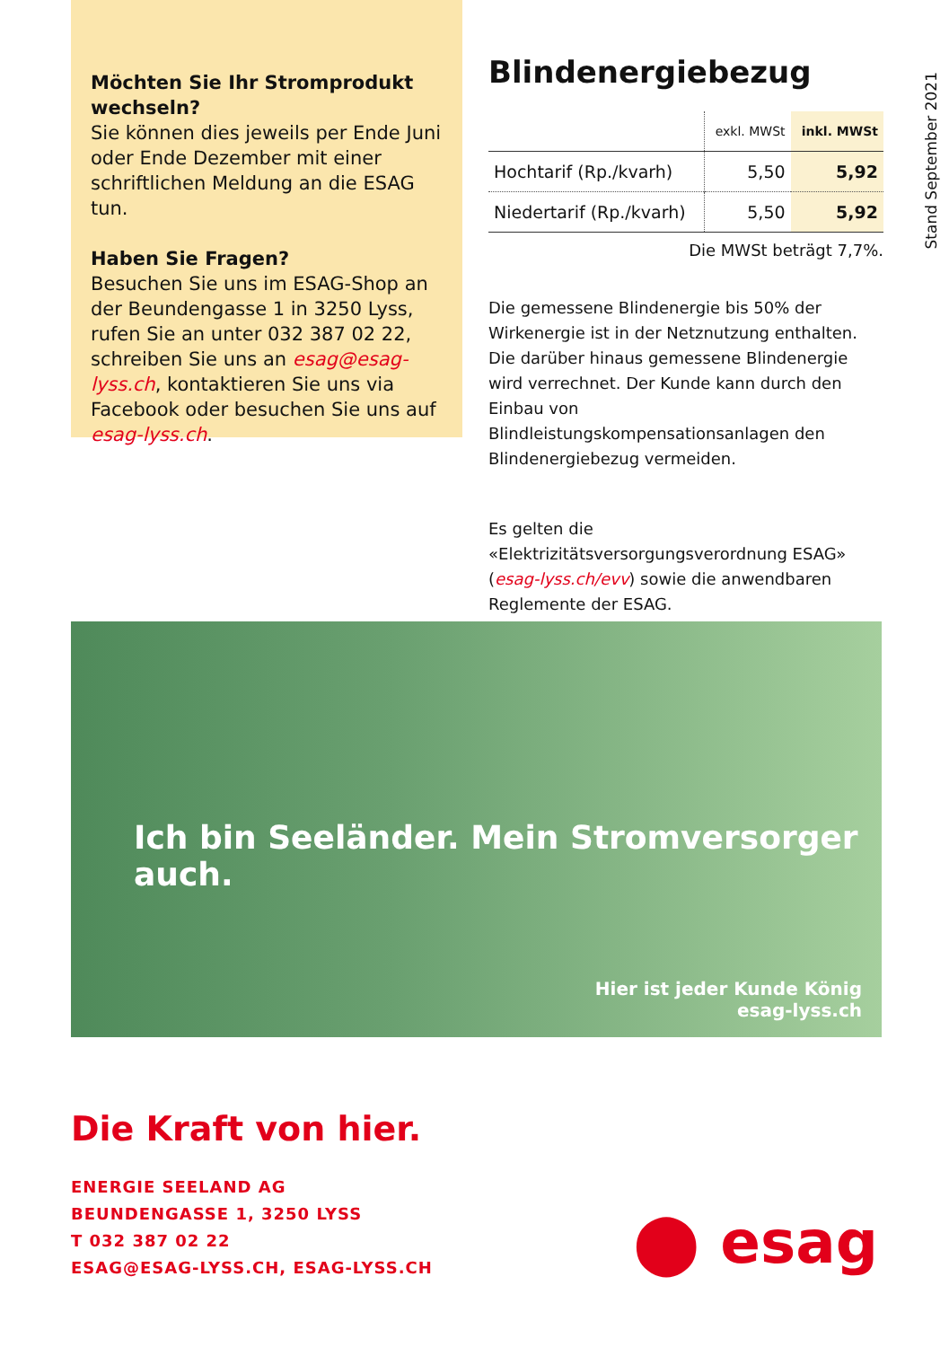Stand September 2021
Möchten Sie Ihr Stromprodukt wechseln?
Sie können dies jeweils per Ende Juni oder Ende Dezember mit einer schriftlichen Meldung an die ESAG tun.
Haben Sie Fragen?
Besuchen Sie uns im ESAG-Shop an der Beundengasse 1 in 3250 Lyss, rufen Sie an unter 032 387 02 22, schreiben Sie uns an esag@esag-lyss.ch, kontaktieren Sie uns via Facebook oder besuchen Sie uns auf esag-lyss.ch.
Blindenergiebezug
| | exkl. MWSt | inkl. MWSt |
| --- | --- | --- |
| Hochtarif (Rp./kvarh) | 5,50 | 5,92 |
| Niedertarif (Rp./kvarh) | 5,50 | 5,92 |
Die MWSt beträgt 7,7%.
Die gemessene Blindenergie bis 50% der Wirkenergie ist in der Netznutzung enthalten.
Die darüber hinaus gemessene Blindenergie wird verrechnet. Der Kunde kann durch den Einbau von Blindleistungskompensationsanlagen den Blindenergiebezug vermeiden.
Es gelten die «Elektrizitätsversorgungsverordnung ESAG» (esag-lyss.ch/evv) sowie die anwendbaren Reglemente der ESAG.
Ich bin Seeländer. Mein Stromversorger auch.
Hier ist jeder Kunde König
esag-lyss.ch
Die Kraft von hier.
ENERGIE SEELAND AG
BEUNDENGASSE 1, 3250 LYSS
T 032 387 02 22
ESAG@ESAG-LYSS.CH, ESAG-LYSS.CH
⬤ esag